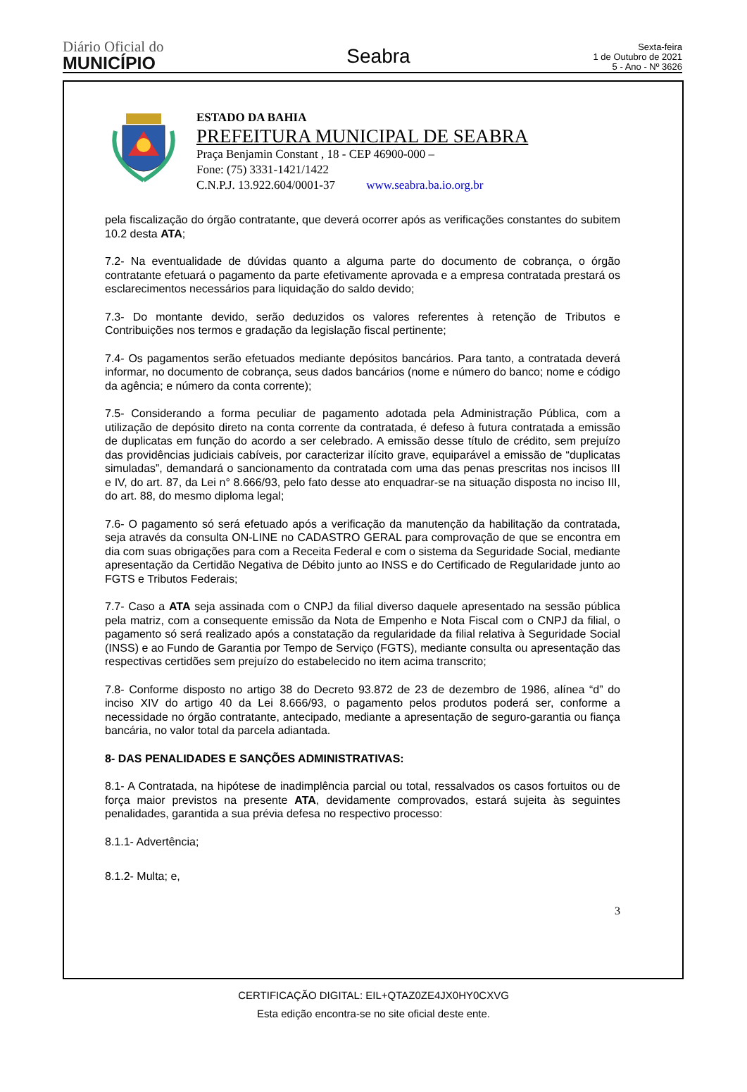Diário Oficial do
MUNICÍPIO
Seabra
Sexta-feira
1 de Outubro de 2021
5 - Ano - Nº 3626
ESTADO DA BAHIA
PREFEITURA MUNICIPAL DE SEABRA
Praça Benjamin Constant , 18 - CEP 46900-000 –
Fone: (75) 3331-1421/1422
C.N.P.J. 13.922.604/0001-37 www.seabra.ba.io.org.br
pela fiscalização do órgão contratante, que deverá ocorrer após as verificações constantes do subitem 10.2 desta ATA;
7.2- Na eventualidade de dúvidas quanto a alguma parte do documento de cobrança, o órgão contratante efetuará o pagamento da parte efetivamente aprovada e a empresa contratada prestará os esclarecimentos necessários para liquidação do saldo devido;
7.3- Do montante devido, serão deduzidos os valores referentes à retenção de Tributos e Contribuições nos termos e gradação da legislação fiscal pertinente;
7.4- Os pagamentos serão efetuados mediante depósitos bancários. Para tanto, a contratada deverá informar, no documento de cobrança, seus dados bancários (nome e número do banco; nome e código da agência; e número da conta corrente);
7.5- Considerando a forma peculiar de pagamento adotada pela Administração Pública, com a utilização de depósito direto na conta corrente da contratada, é defeso à futura contratada a emissão de duplicatas em função do acordo a ser celebrado. A emissão desse título de crédito, sem prejuízo das providências judiciais cabíveis, por caracterizar ilícito grave, equiparável a emissão de “duplicatas simuladas”, demandará o sancionamento da contratada com uma das penas prescritas nos incisos III e IV, do art. 87, da Lei n° 8.666/93, pelo fato desse ato enquadrar-se na situação disposta no inciso III, do art. 88, do mesmo diploma legal;
7.6- O pagamento só será efetuado após a verificação da manutenção da habilitação da contratada, seja através da consulta ON-LINE no CADASTRO GERAL para comprovação de que se encontra em dia com suas obrigações para com a Receita Federal e com o sistema da Seguridade Social, mediante apresentação da Certidão Negativa de Débito junto ao INSS e do Certificado de Regularidade junto ao FGTS e Tributos Federais;
7.7- Caso a ATA seja assinada com o CNPJ da filial diverso daquele apresentado na sessão pública pela matriz, com a consequente emissão da Nota de Empenho e Nota Fiscal com o CNPJ da filial, o pagamento só será realizado após a constatação da regularidade da filial relativa à Seguridade Social (INSS) e ao Fundo de Garantia por Tempo de Serviço (FGTS), mediante consulta ou apresentação das respectivas certidões sem prejuízo do estabelecido no item acima transcrito;
7.8- Conforme disposto no artigo 38 do Decreto 93.872 de 23 de dezembro de 1986, alínea “d” do inciso XIV do artigo 40 da Lei 8.666/93, o pagamento pelos produtos poderá ser, conforme a necessidade no órgão contratante, antecipado, mediante a apresentação de seguro-garantia ou fiança bancária, no valor total da parcela adiantada.
8- DAS PENALIDADES E SANÇÕES ADMINISTRATIVAS:
8.1- A Contratada, na hipótese de inadimplência parcial ou total, ressalvados os casos fortuitos ou de força maior previstos na presente ATA, devidamente comprovados, estará sujeita às seguintes penalidades, garantida a sua prévia defesa no respectivo processo:
8.1.1- Advertência;
8.1.2- Multa; e,
3
CERTIFICAÇÃO DIGITAL: EIL+QTAZ0ZE4JX0HY0CXVG
Esta edição encontra-se no site oficial deste ente.